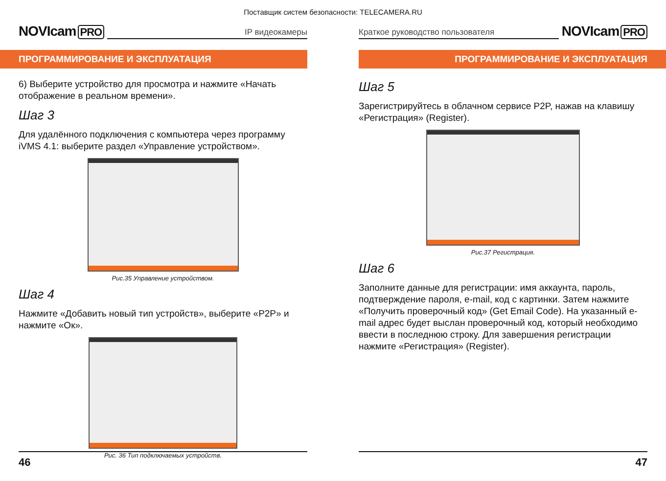Поставщик систем безопасности: TELECAMERA.RU
NOVIcam PRO
IP видеокамеры
ПРОГРАММИРОВАНИЕ И ЭКСПЛУАТАЦИЯ
6) Выберите устройство для просмотра и нажмите «Начать отображение в реальном времени».
Шаг 3
Для удалённого подключения с компьютера через программу iVMS 4.1: выберите раздел «Управление устройством».
Рис.35 Управление устройством.
Шаг 4
Нажмите «Добавить новый тип устройств», выберите «P2P» и нажмите «Ок».
Рис. 36 Тип подключаемых устройств.
46
Краткое руководство пользователя
NOVIcam PRO
ПРОГРАММИРОВАНИЕ И ЭКСПЛУАТАЦИЯ
Шаг 5
Зарегистрируйтесь в облачном сервисе P2P, нажав на клавишу «Регистрация» (Register).
Рис.37 Регистрация.
Шаг 6
Заполните данные для регистрации: имя аккаунта, пароль, подтверждение пароля, e-mail, код с картинки. Затем нажмите «Получить проверочный код» (Get Email Code). На указанный e-mail адрес будет выслан проверочный код, который необходимо ввести в последнюю строку. Для завершения регистрации нажмите «Регистрация» (Register).
47